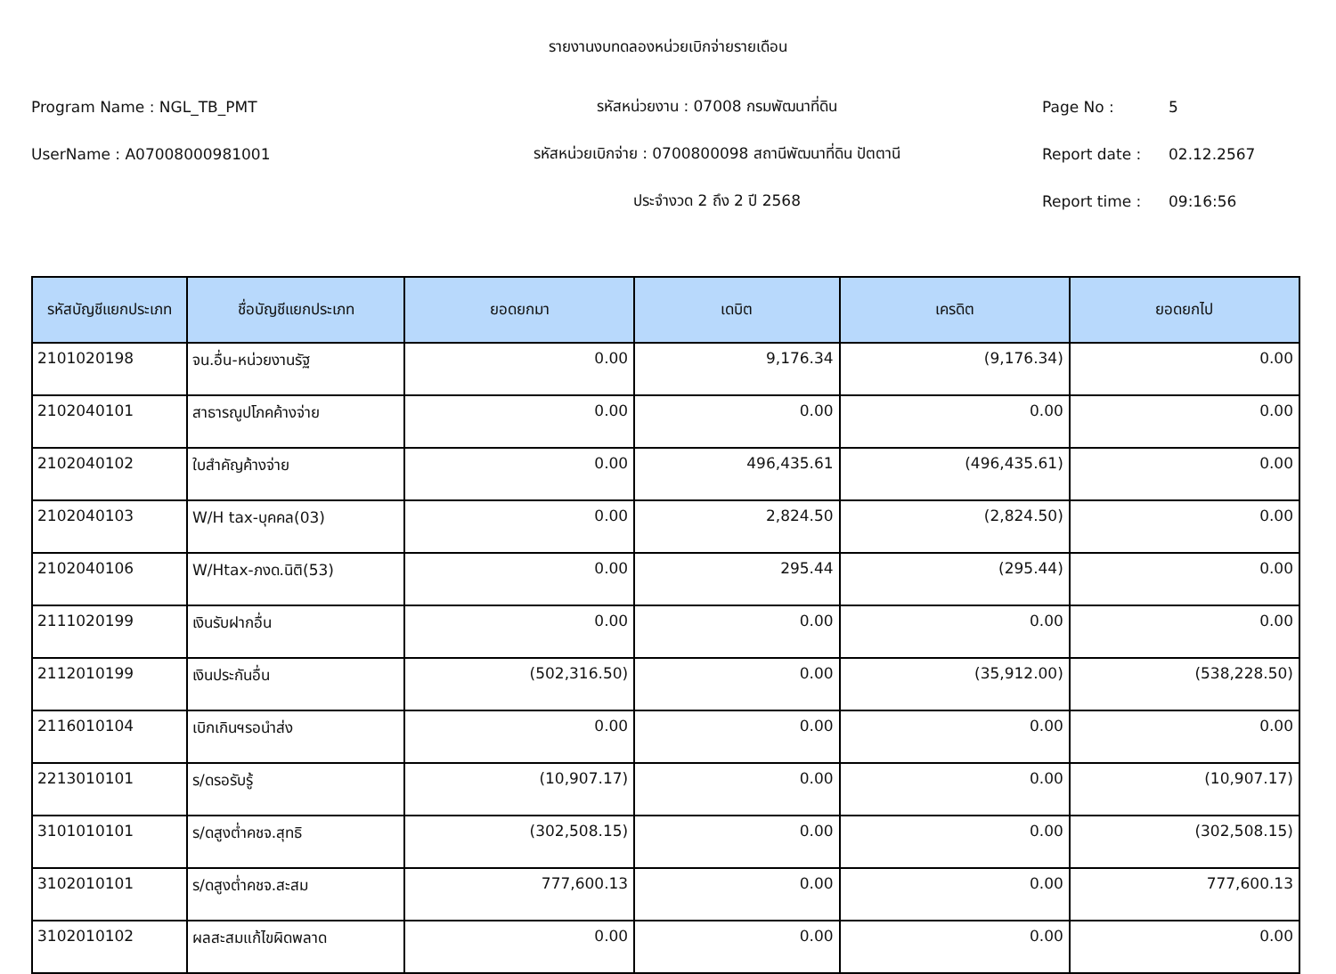รายงานงบทดลองหน่วยเบิกจ่ายรายเดือน
Program Name : NGL_TB_PMT รหัสหน่วยงาน : 07008 กรมพัฒนาที่ดิน Page No : 5
UserName : A07008000981001 รหัสหน่วยเบิกจ่าย : 0700800098 สถานีพัฒนาที่ดิน ปัตตานี Report date : 02.12.2567
ประจำงวด 2 ถึง 2 ปี 2568 Report time : 09:16:56
| รหัสบัญชีแยกประเภท | ชื่อบัญชีแยกประเภท | ยอดยกมา | เดบิต | เครดิต | ยอดยกไป |
| --- | --- | --- | --- | --- | --- |
| 2101020198 | จน.อื่น-หน่วยงานรัฐ | 0.00 | 9,176.34 | (9,176.34) | 0.00 |
| 2102040101 | สาธารณูปโภคค้างจ่าย | 0.00 | 0.00 | 0.00 | 0.00 |
| 2102040102 | ใบสำคัญค้างจ่าย | 0.00 | 496,435.61 | (496,435.61) | 0.00 |
| 2102040103 | W/H tax-บุคคล(03) | 0.00 | 2,824.50 | (2,824.50) | 0.00 |
| 2102040106 | W/Htax-ภงด.นิติ(53) | 0.00 | 295.44 | (295.44) | 0.00 |
| 2111020199 | เงินรับฝากอื่น | 0.00 | 0.00 | 0.00 | 0.00 |
| 2112010199 | เงินประกันอื่น | (502,316.50) | 0.00 | (35,912.00) | (538,228.50) |
| 2116010104 | เบิกเกินฯรอนำส่ง | 0.00 | 0.00 | 0.00 | 0.00 |
| 2213010101 | ร/ดรอรับรู้ | (10,907.17) | 0.00 | 0.00 | (10,907.17) |
| 3101010101 | ร/ดสูงต่ำคชจ.สุทธิ | (302,508.15) | 0.00 | 0.00 | (302,508.15) |
| 3102010101 | ร/ดสูงต่ำคชจ.สะสม | 777,600.13 | 0.00 | 0.00 | 777,600.13 |
| 3102010102 | ผลสะสมแก้ไขผิดพลาด | 0.00 | 0.00 | 0.00 | 0.00 |